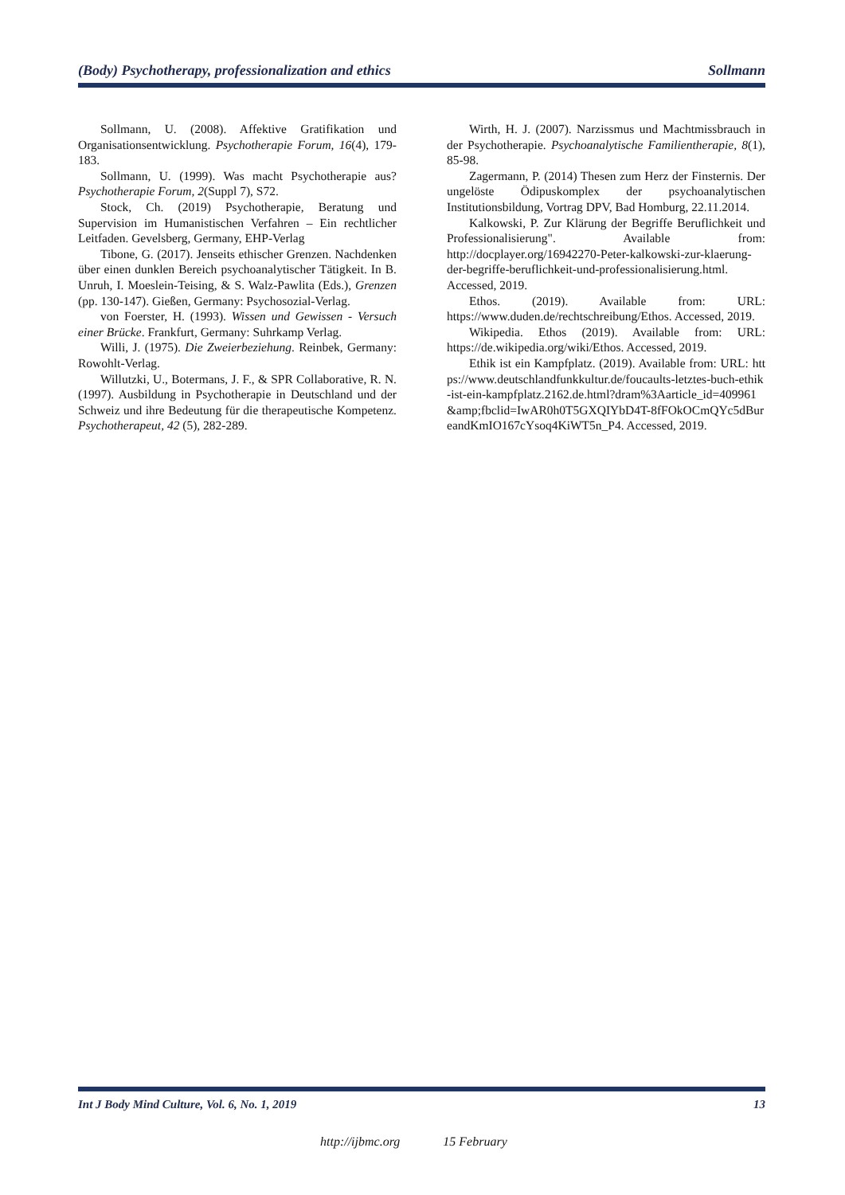(Body) Psychotherapy, professionalization and ethics Sollmann
Sollmann, U. (2008). Affektive Gratifikation und Organisationsentwicklung. Psychotherapie Forum, 16(4), 179-183.
Sollmann, U. (1999). Was macht Psychotherapie aus? Psychotherapie Forum, 2(Suppl 7), S72.
Stock, Ch. (2019) Psychotherapie, Beratung und Supervision im Humanistischen Verfahren – Ein rechtlicher Leitfaden. Gevelsberg, Germany, EHP-Verlag
Tibone, G. (2017). Jenseits ethischer Grenzen. Nachdenken über einen dunklen Bereich psychoanalytischer Tätigkeit. In B. Unruh, I. Moeslein-Teising, & S. Walz-Pawlita (Eds.), Grenzen (pp. 130-147). Gießen, Germany: Psychosozial-Verlag.
von Foerster, H. (1993). Wissen und Gewissen - Versuch einer Brücke. Frankfurt, Germany: Suhrkamp Verlag.
Willi, J. (1975). Die Zweierbeziehung. Reinbek, Germany: Rowohlt-Verlag.
Willutzki, U., Botermans, J. F., & SPR Collaborative, R. N. (1997). Ausbildung in Psychotherapie in Deutschland und der Schweiz und ihre Bedeutung für die therapeutische Kompetenz. Psychotherapeut, 42 (5), 282-289.
Wirth, H. J. (2007). Narzissmus und Machtmissbrauch in der Psychotherapie. Psychoanalytische Familientherapie, 8(1), 85-98.
Zagermann, P. (2014) Thesen zum Herz der Finsternis. Der ungelöste Ödipuskomplex der psychoanalytischen Institutionsbildung, Vortrag DPV, Bad Homburg, 22.11.2014.
Kalkowski, P. Zur Klärung der Begriffe Beruflichkeit und Professionalisierung". Available from: http://docplayer.org/16942270-Peter-kalkowski-zur-klaerung-der-begriffe-beruflichkeit-und-professionalisierung.html. Accessed, 2019.
Ethos. (2019). Available from: URL: https://www.duden.de/rechtschreibung/Ethos. Accessed, 2019.
Wikipedia. Ethos (2019). Available from: URL: https://de.wikipedia.org/wiki/Ethos. Accessed, 2019.
Ethik ist ein Kampfplatz. (2019). Available from: URL: https://www.deutschlandfunkkultur.de/foucaults-letztes-buch-ethik-ist-ein-kampfplatz.2162.de.html?dram%3Aarticle_id=409961 &amp;fbclid=IwAR0h0T5GXQIYbD4T-8fFOkOCmQYc5dBureandKmIO167cYsoq4KiWT5n_P4. Accessed, 2019.
Int J Body Mind Culture, Vol. 6, No. 1, 2019 13
http://ijbmc.org 15 February